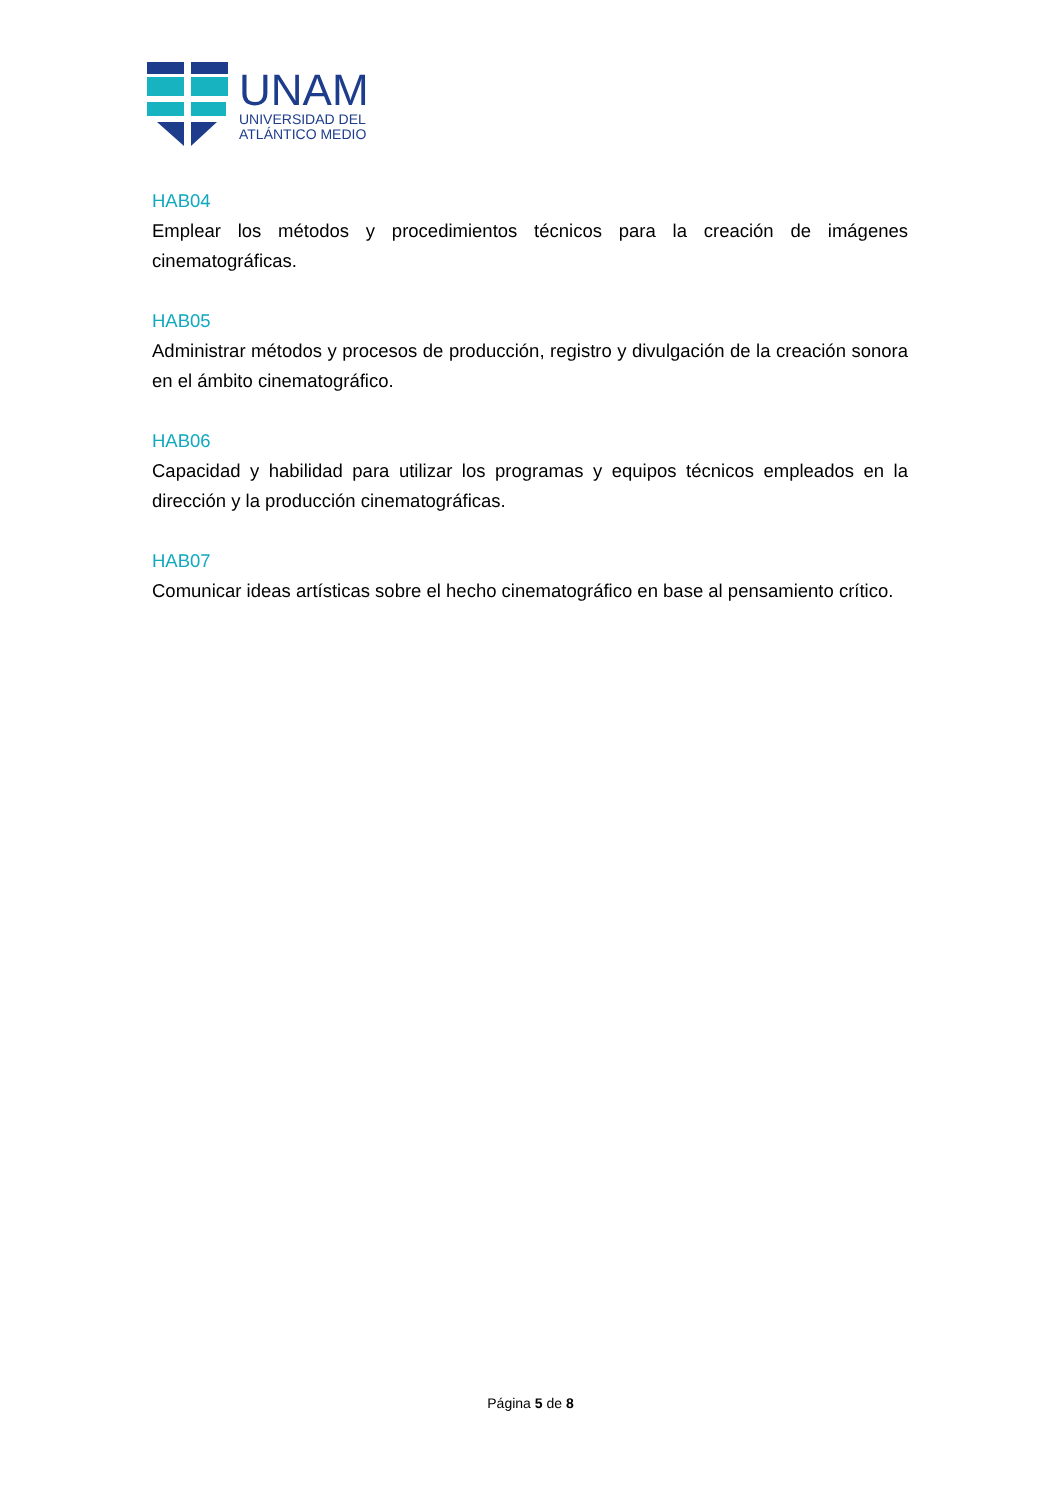UNAM
UNIVERSIDAD DEL
ATLÁNTICO MEDIO
HAB04
Emplear los métodos y procedimientos técnicos para la creación de imágenes cinematográficas.
HAB05
Administrar métodos y procesos de producción, registro y divulgación de la creación sonora en el ámbito cinematográfico.
HAB06
Capacidad y habilidad para utilizar los programas y equipos técnicos empleados en la dirección y la producción cinematográficas.
HAB07
Comunicar ideas artísticas sobre el hecho cinematográfico en base al pensamiento crítico.
Página 5 de 8